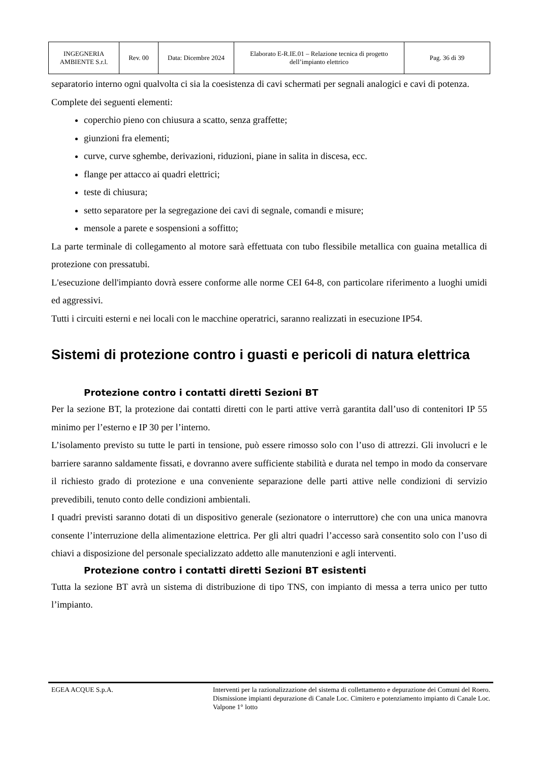| INGEGNERIA AMBIENTE S.r.l. | Rev. 00 | Data: Dicembre 2024 | Elaborato E-R.IE.01 – Relazione tecnica di progetto dell’impianto elettrico | Pag. 36 di 39 |
separatorio interno ogni qualvolta ci sia la coesistenza di cavi schermati per segnali analogici e cavi di potenza.
Complete dei seguenti elementi:
coperchio pieno con chiusura a scatto, senza graffette;
giunzioni fra elementi;
curve, curve sghembe, derivazioni, riduzioni, piane in salita in discesa, ecc.
flange per attacco ai quadri elettrici;
teste di chiusura;
setto separatore per la segregazione dei cavi di segnale, comandi e misure;
mensole a parete e sospensioni a soffitto;
La parte terminale di collegamento al motore sarà effettuata con tubo flessibile metallica con guaina metallica di protezione con pressatubi.
L'esecuzione dell'impianto dovrà essere conforme alle norme CEI 64-8, con particolare riferimento a luoghi umidi ed aggressivi.
Tutti i circuiti esterni e nei locali con le macchine operatrici, saranno realizzati in esecuzione IP54.
Sistemi di protezione contro i guasti e pericoli di natura elettrica
Protezione contro i contatti diretti Sezioni BT
Per la sezione BT, la protezione dai contatti diretti con le parti attive verrà garantita dall’uso di contenitori IP 55 minimo per l’esterno e IP 30 per l’interno.
L’isolamento previsto su tutte le parti in tensione, può essere rimosso solo con l’uso di attrezzi. Gli involucri e le barriere saranno saldamente fissati, e dovranno avere sufficiente stabilità e durata nel tempo in modo da conservare il richiesto grado di protezione e una conveniente separazione delle parti attive nelle condizioni di servizio prevedibili, tenuto conto delle condizioni ambientali.
I quadri previsti saranno dotati di un dispositivo generale (sezionatore o interruttore) che con una unica manovra consente l’interruzione della alimentazione elettrica. Per gli altri quadri l’accesso sarà consentito solo con l’uso di chiavi a disposizione del personale specializzato addetto alle manutenzioni e agli interventi.
Protezione contro i contatti diretti Sezioni BT esistenti
Tutta la sezione BT avrà un sistema di distribuzione di tipo TNS, con impianto di messa a terra unico per tutto l’impianto.
EGEA ACQUE S.p.A. Interventi per la razionalizzazione del sistema di collettamento e depurazione dei Comuni del Roero. Dismissione impianti depurazione di Canale Loc. Cimitero e potenziamento impianto di Canale Loc. Valpone 1° lotto